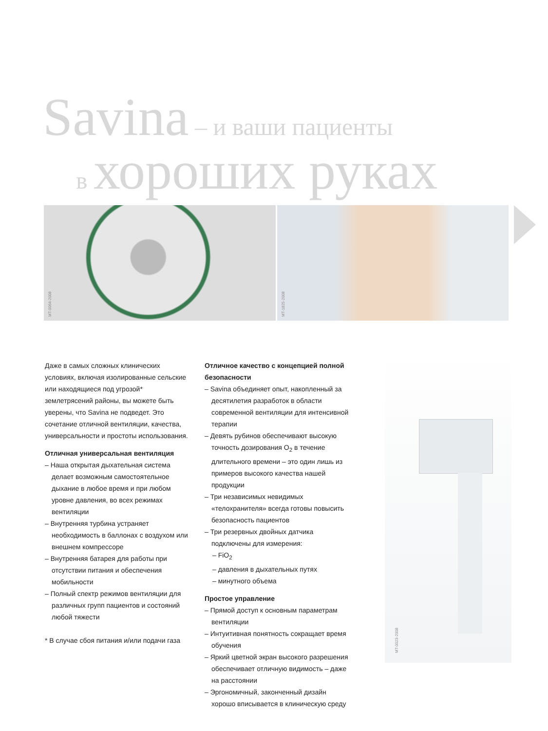Savina – и ваши пациенты
в хороших руках
MT-0064-2008
MT-1825-2008
Даже в самых сложных клинических условиях, включая изолированные сельские или находящиеся под угрозой* землетрясений районы, вы можете быть уверены, что Savina не подведет. Это сочетание отличной вентиляции, качества, универсальности и простоты использования.
Отличная универсальная вентиляция
– Наша открытая дыхательная система делает возможным самостоятельное дыхание в любое время и при любом уровне давления, во всех режимах вентиляции
– Внутренняя турбина устраняет необходимость в баллонах с воздухом или внешнем компрессоре
– Внутренняя батарея для работы при отсутствии питания и обеспечения мобильности
– Полный спектр режимов вентиляции для различных групп пациентов и состояний любой тяжести
* В случае сбоя питания и/или подачи газа
Отличное качество с концепцией полной безопасности
– Savina объединяет опыт, накопленный за десятилетия разработок в области современной вентиляции для интенсивной терапии
– Девять рубинов обеспечивают высокую точность дозирования O<sub>2</sub> в течение длительного времени – это один лишь из примеров высокого качества нашей продукции
– Три независимых невидимых «телохранителя» всегда готовы повысить безопасность пациентов
– Три резервных двойных датчика подключены для измерения:
– FiO<sub>2</sub>
– давления в дыхательных путях
– минутного объема
Простое управление
– Прямой доступ к основным параметрам вентиляции
– Интуитивная понятность сокращает время обучения
– Яркий цветной экран высокого разрешения обеспечивает отличную видимость – даже на расстоянии
– Эргономичный, законченный дизайн хорошо вписывается в клиническую среду
MT-0023-2008